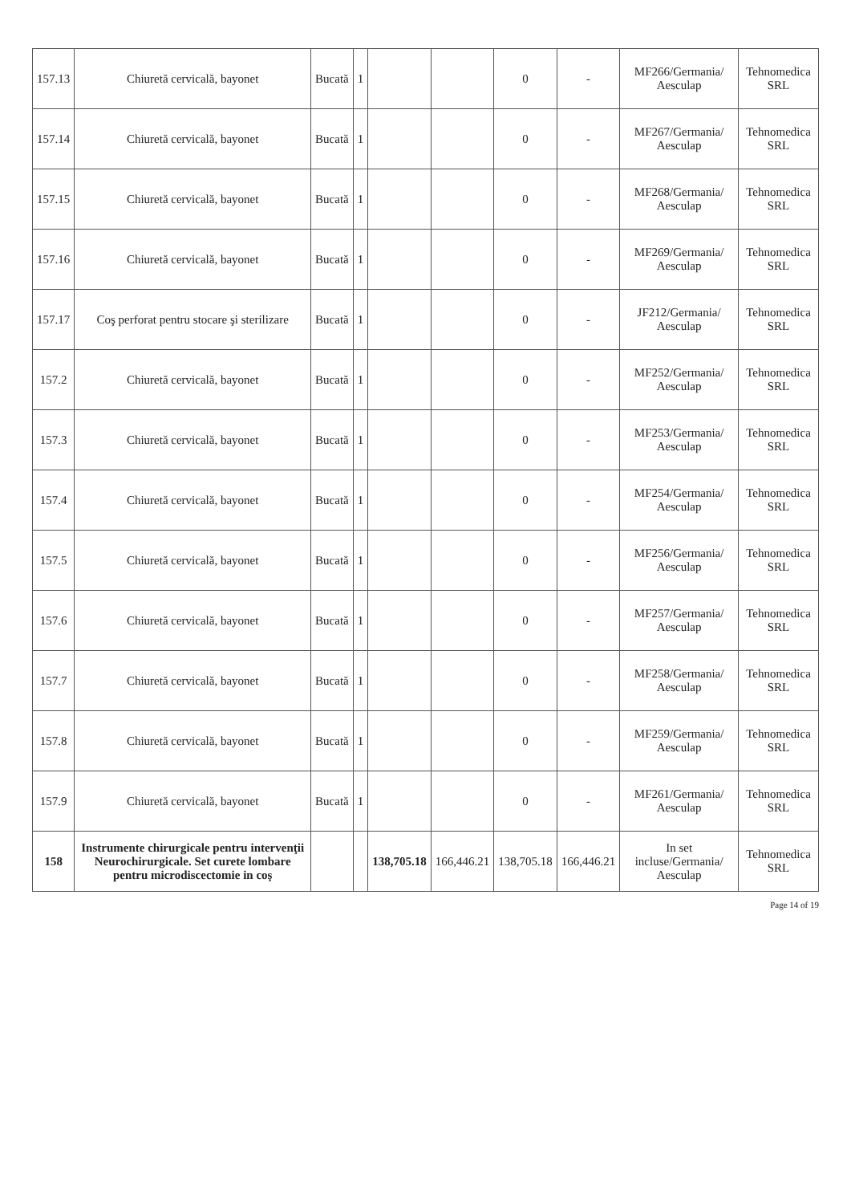| 157.13 | Chiuretă cervicală, bayonet | Bucată | 1 | | | 0 | - | MF266/Germania/ Aesculap | Tehnomedica SRL |
| 157.14 | Chiuretă cervicală, bayonet | Bucată | 1 | | | 0 | - | MF267/Germania/ Aesculap | Tehnomedica SRL |
| 157.15 | Chiuretă cervicală, bayonet | Bucată | 1 | | | 0 | - | MF268/Germania/ Aesculap | Tehnomedica SRL |
| 157.16 | Chiuretă cervicală, bayonet | Bucată | 1 | | | 0 | - | MF269/Germania/ Aesculap | Tehnomedica SRL |
| 157.17 | Coş perforat pentru stocare şi sterilizare | Bucată | 1 | | | 0 | - | JF212/Germania/ Aesculap | Tehnomedica SRL |
| 157.2 | Chiuretă cervicală, bayonet | Bucată | 1 | | | 0 | - | MF252/Germania/ Aesculap | Tehnomedica SRL |
| 157.3 | Chiuretă cervicală, bayonet | Bucată | 1 | | | 0 | - | MF253/Germania/ Aesculap | Tehnomedica SRL |
| 157.4 | Chiuretă cervicală, bayonet | Bucată | 1 | | | 0 | - | MF254/Germania/ Aesculap | Tehnomedica SRL |
| 157.5 | Chiuretă cervicală, bayonet | Bucată | 1 | | | 0 | - | MF256/Germania/ Aesculap | Tehnomedica SRL |
| 157.6 | Chiuretă cervicală, bayonet | Bucată | 1 | | | 0 | - | MF257/Germania/ Aesculap | Tehnomedica SRL |
| 157.7 | Chiuretă cervicală, bayonet | Bucată | 1 | | | 0 | - | MF258/Germania/ Aesculap | Tehnomedica SRL |
| 157.8 | Chiuretă cervicală, bayonet | Bucată | 1 | | | 0 | - | MF259/Germania/ Aesculap | Tehnomedica SRL |
| 157.9 | Chiuretă cervicală, bayonet | Bucată | 1 | | | 0 | - | MF261/Germania/ Aesculap | Tehnomedica SRL |
| 158 | Instrumente chirurgicale pentru intervenţii Neurochirurgicale. Set curete lombare pentru microdiscectomie in coş | | | 138,705.18 | 166,446.21 | 138,705.18 | 166,446.21 | In set incluse/Germania/ Aesculap | Tehnomedica SRL |
Page 14 of 19